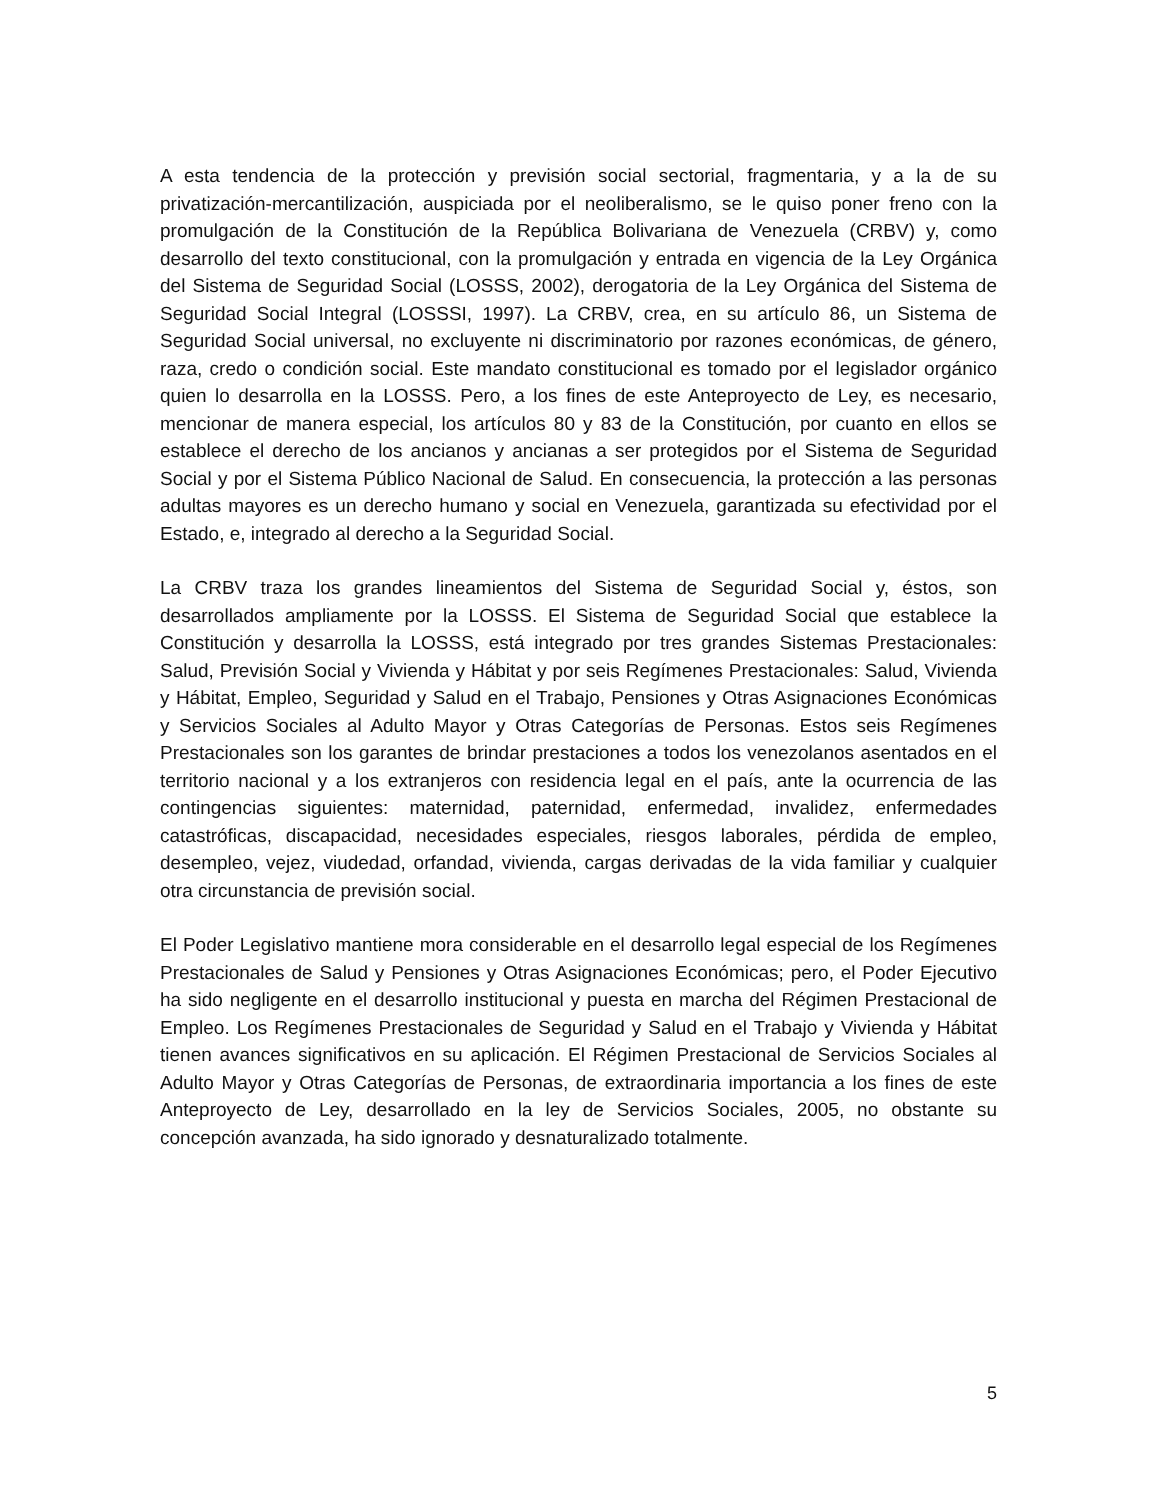A esta tendencia de la protección y previsión social sectorial, fragmentaria, y a la de su privatización-mercantilización, auspiciada por el neoliberalismo, se le quiso poner freno con la promulgación de la Constitución de la República Bolivariana de Venezuela (CRBV) y, como desarrollo del texto constitucional, con la promulgación y entrada en vigencia de la Ley Orgánica del Sistema de Seguridad Social (LOSSS, 2002), derogatoria de la Ley Orgánica del Sistema de Seguridad Social Integral (LOSSSI, 1997). La CRBV, crea, en su artículo 86, un Sistema de Seguridad Social universal, no excluyente ni discriminatorio por razones económicas, de género, raza, credo o condición social. Este mandato constitucional es tomado por el legislador orgánico quien lo desarrolla en la LOSSS. Pero, a los fines de este Anteproyecto de Ley, es necesario, mencionar de manera especial, los artículos 80 y 83 de la Constitución, por cuanto en ellos se establece el derecho de los ancianos y ancianas a ser protegidos por el Sistema de Seguridad Social y por el Sistema Público Nacional de Salud. En consecuencia, la protección a las personas adultas mayores es un derecho humano y social en Venezuela, garantizada su efectividad por el Estado, e, integrado al derecho a la Seguridad Social.
La CRBV traza los grandes lineamientos del Sistema de Seguridad Social y, éstos, son desarrollados ampliamente por la LOSSS. El Sistema de Seguridad Social que establece la Constitución y desarrolla la LOSSS, está integrado por tres grandes Sistemas Prestacionales: Salud, Previsión Social y Vivienda y Hábitat y por seis Regímenes Prestacionales: Salud, Vivienda y Hábitat, Empleo, Seguridad y Salud en el Trabajo, Pensiones y Otras Asignaciones Económicas y Servicios Sociales al Adulto Mayor y Otras Categorías de Personas. Estos seis Regímenes Prestacionales son los garantes de brindar prestaciones a todos los venezolanos asentados en el territorio nacional y a los extranjeros con residencia legal en el país, ante la ocurrencia de las contingencias siguientes: maternidad, paternidad, enfermedad, invalidez, enfermedades catastróficas, discapacidad, necesidades especiales, riesgos laborales, pérdida de empleo, desempleo, vejez, viudedad, orfandad, vivienda, cargas derivadas de la vida familiar y cualquier otra circunstancia de previsión social.
El Poder Legislativo mantiene mora considerable en el desarrollo legal especial de los Regímenes Prestacionales de Salud y Pensiones y Otras Asignaciones Económicas; pero, el Poder Ejecutivo ha sido negligente en el desarrollo institucional y puesta en marcha del Régimen Prestacional de Empleo. Los Regímenes Prestacionales de Seguridad y Salud en el Trabajo y Vivienda y Hábitat tienen avances significativos en su aplicación. El Régimen Prestacional de Servicios Sociales al Adulto Mayor y Otras Categorías de Personas, de extraordinaria importancia a los fines de este Anteproyecto de Ley, desarrollado en la ley de Servicios Sociales, 2005, no obstante su concepción avanzada, ha sido ignorado y desnaturalizado totalmente.
5